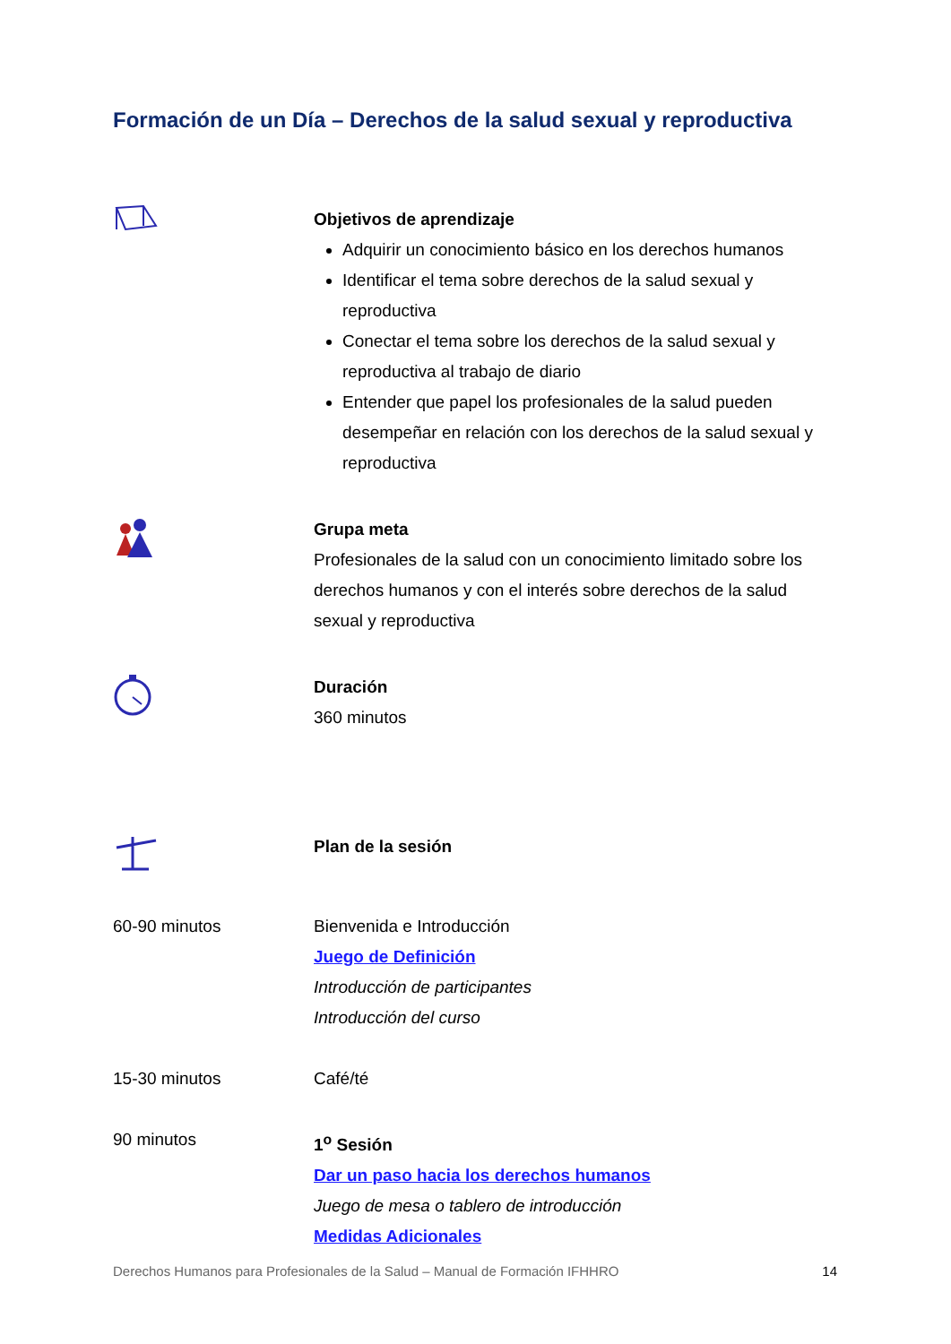Formación de un Día – Derechos de la salud sexual y reproductiva
Objetivos de aprendizaje
Adquirir un conocimiento básico en los derechos humanos
Identificar el tema sobre derechos de la salud sexual y reproductiva
Conectar el tema sobre los derechos de la salud sexual y reproductiva al trabajo de diario
Entender que papel los profesionales de la salud pueden desempeñar en relación con los derechos de la salud sexual y reproductiva
Grupa meta
Profesionales de la salud con un conocimiento limitado sobre los derechos humanos y con el interés sobre derechos de la salud sexual y reproductiva
Duración
360 minutos
Plan de la sesión
60-90 minutos Bienvenida e Introducción
Juego de Definición
Introducción de participantes
Introducción del curso
15-30 minutos Café/té
90 minutos 1<sup>o</sup> Sesión
Dar un paso hacia los derechos humanos
Juego de mesa o tablero de introducción
Medidas Adicionales
Derechos Humanos para Profesionales de la Salud – Manual de Formación IFHHRO 14